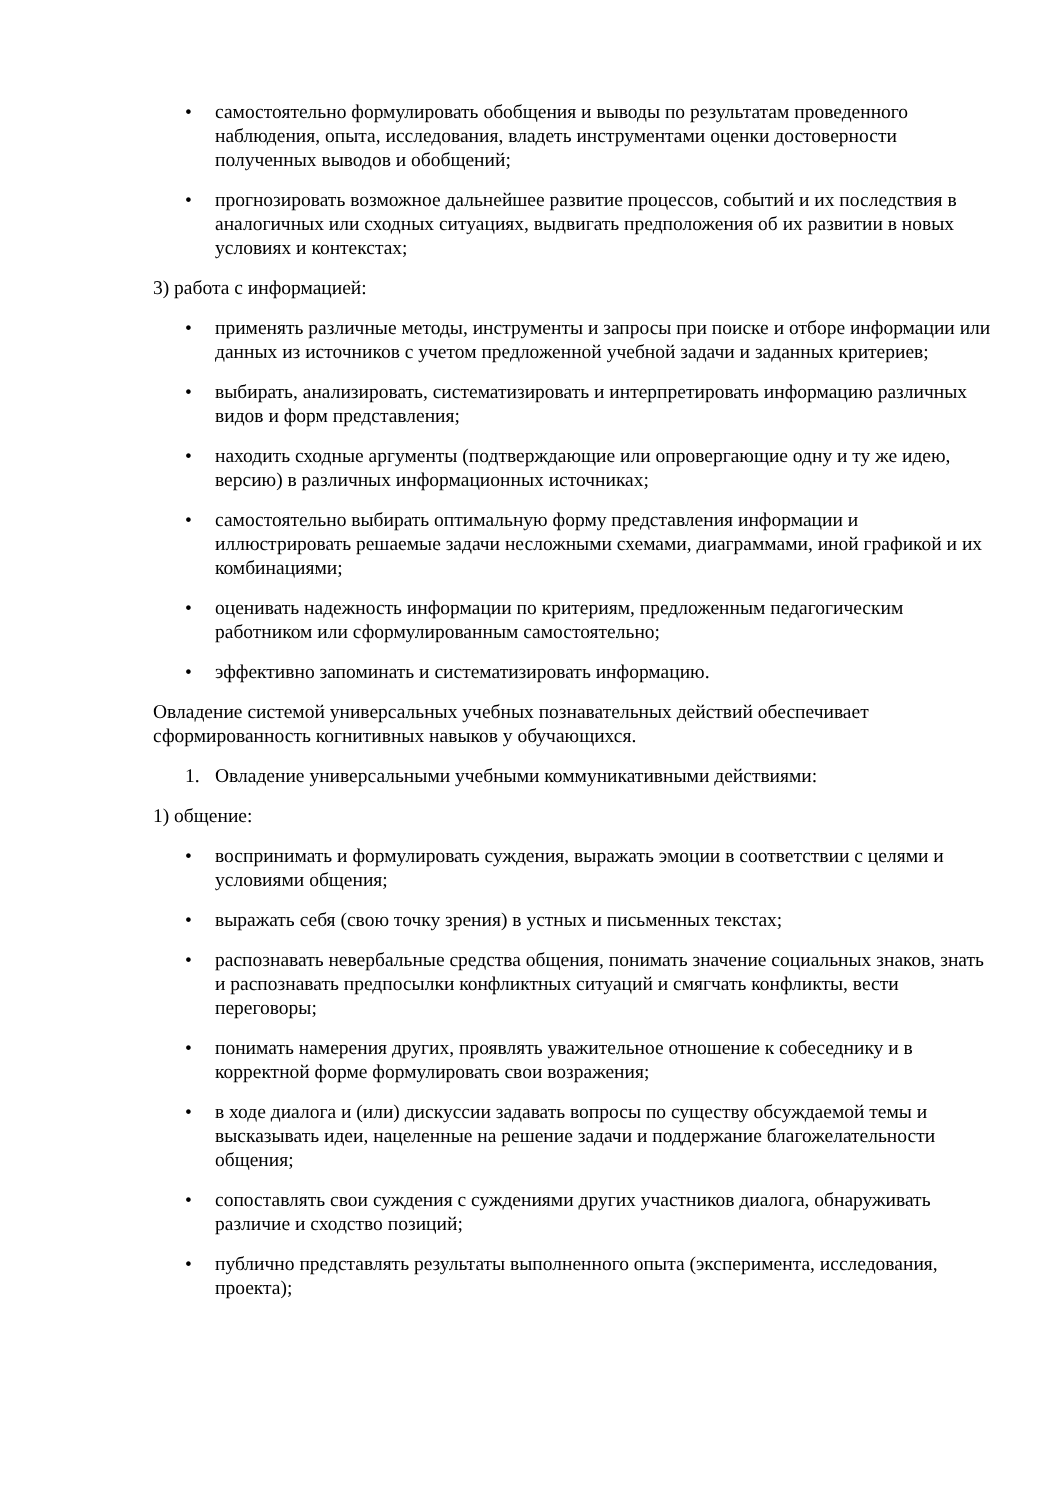• самостоятельно формулировать обобщения и выводы по результатам проведенного наблюдения, опыта, исследования, владеть инструментами оценки достоверности полученных выводов и обобщений;
• прогнозировать возможное дальнейшее развитие процессов, событий и их последствия в аналогичных или сходных ситуациях, выдвигать предположения об их развитии в новых условиях и контекстах;
3) работа с информацией:
• применять различные методы, инструменты и запросы при поиске и отборе информации или данных из источников с учетом предложенной учебной задачи и заданных критериев;
• выбирать, анализировать, систематизировать и интерпретировать информацию различных видов и форм представления;
• находить сходные аргументы (подтверждающие или опровергающие одну и ту же идею, версию) в различных информационных источниках;
• самостоятельно выбирать оптимальную форму представления информации и иллюстрировать решаемые задачи несложными схемами, диаграммами, иной графикой и их комбинациями;
• оценивать надежность информации по критериям, предложенным педагогическим работником или сформулированным самостоятельно;
• эффективно запоминать и систематизировать информацию.
Овладение системой универсальных учебных познавательных действий обеспечивает сформированность когнитивных навыков у обучающихся.
1. Овладение универсальными учебными коммуникативными действиями:
1) общение:
• воспринимать и формулировать суждения, выражать эмоции в соответствии с целями и условиями общения;
• выражать себя (свою точку зрения) в устных и письменных текстах;
• распознавать невербальные средства общения, понимать значение социальных знаков, знать и распознавать предпосылки конфликтных ситуаций и смягчать конфликты, вести переговоры;
• понимать намерения других, проявлять уважительное отношение к собеседнику и в корректной форме формулировать свои возражения;
• в ходе диалога и (или) дискуссии задавать вопросы по существу обсуждаемой темы и высказывать идеи, нацеленные на решение задачи и поддержание благожелательности общения;
• сопоставлять свои суждения с суждениями других участников диалога, обнаруживать различие и сходство позиций;
• публично представлять результаты выполненного опыта (эксперимента, исследования, проекта);